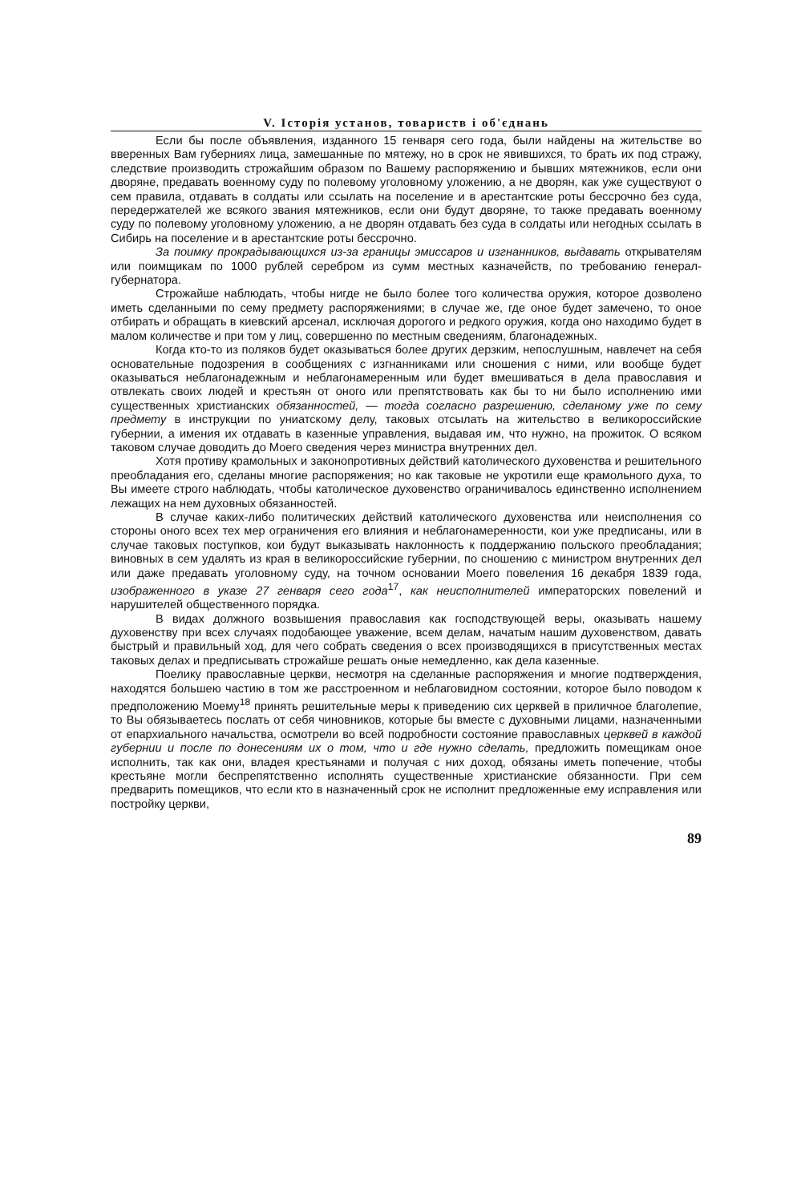V. Історія установ, товариств і об'єднань
Если бы после объявления, изданного 15 генваря сего года, были найдены на жительстве во вверенных Вам губерниях лица, замешанные по мятежу, но в срок не явившихся, то брать их под стражу, следствие производить строжайшим образом по Вашему распоряжению и бывших мятежников, если они дворяне, предавать военному суду по полевому уголовному уложению, а не дворян, как уже существуют о сем правила, отдавать в солдаты или ссылать на поселение и в арестантские роты бессрочно без суда, передержателей же всякого звания мятежников, если они будут дворяне, то также предавать военному суду по полевому уголовному уложению, а не дворян отдавать без суда в солдаты или негодных ссылать в Сибирь на поселение и в арестантские роты бессрочно.
За поимку прокрадывающихся из-за границы эмиссаров и изгнанников, выдавать открывателям или поимщикам по 1000 рублей серебром из сумм местных казначейств, по требованию генерал-губернатора.
Строжайше наблюдать, чтобы нигде не было более того количества оружия, которое дозволено иметь сделанными по сему предмету распоряжениями; в случае же, где оное будет замечено, то оное отбирать и обращать в киевский арсенал, исключая дорогого и редкого оружия, когда оно находимо будет в малом количестве и при том у лиц, совершенно по местным сведениям, благонадежных.
Когда кто-то из поляков будет оказываться более других дерзким, непослушным, навлечет на себя основательные подозрения в сообщениях с изгнанниками или сношения с ними, или вообще будет оказываться неблагонадежным и неблагонамеренным или будет вмешиваться в дела православия и отвлекать своих людей и крестьян от оного или препятствовать как бы то ни было исполнению ими существенных христианских обязанностей, — тогда согласно разрешению, сделаному уже по сему предмету в инструкции по униатскому делу, таковых отсылать на жительство в великороссийские губернии, а имения их отдавать в казенные управления, выдавая им, что нужно, на прожиток. О всяком таковом случае доводить до Моего сведения через министра внутренних дел.
Хотя противу крамольных и законопротивных действий католического духовенства и решительного преобладания его, сделаны многие распоряжения; но как таковые не укротили еще крамольного духа, то Вы имеете строго наблюдать, чтобы католическое духовенство ограничивалось единственно исполнением лежащих на нем духовных обязанностей.
В случае каких-либо политических действий католического духовенства или неисполнения со стороны оного всех тех мер ограничения его влияния и неблагонамеренности, кои уже предписаны, или в случае таковых поступков, кои будут выказывать наклонность к поддержанию польского преобладания; виновных в сем удалять из края в великороссийские губернии, по сношению с министром внутренних дел или даже предавать уголовному суду, на точном основании Моего повеления 16 декабря 1839 года, изображенного в указе 27 генваря сего года<sup>17</sup>, как неисполнителей императорских повелений и нарушителей общественного порядка.
В видах должного возвышения православия как господствующей веры, оказывать нашему духовенству при всех случаях подобающее уважение, всем делам, начатым нашим духовенством, давать быстрый и правильный ход, для чего собрать сведения о всех производящихся в присутственных местах таковых делах и предписывать строжайше решать оные немедленно, как дела казенные.
Поелику православные церкви, несмотря на сделанные распоряжения и многие подтверждения, находятся большею частию в том же расстроенном и неблаговидном состоянии, которое было поводом к предположению Моему<sup>18</sup> принять решительные меры к приведению сих церквей в приличное благолепие, то Вы обязываетесь послать от себя чиновников, которые бы вместе с духовными лицами, назначенными от епархиального начальства, осмотрели во всей подробности состояние православных церквей в каждой губернии и после по донесениям их о том, что и где нужно сделать, предложить помещикам оное исполнить, так как они, владея крестьянами и получая с них доход, обязаны иметь попечение, чтобы крестьяне могли беспрепятственно исполнять существенные христианские обязанности. При сем предварить помещиков, что если кто в назначенный срок не исполнит предложенные ему исправления или постройку церкви,
89